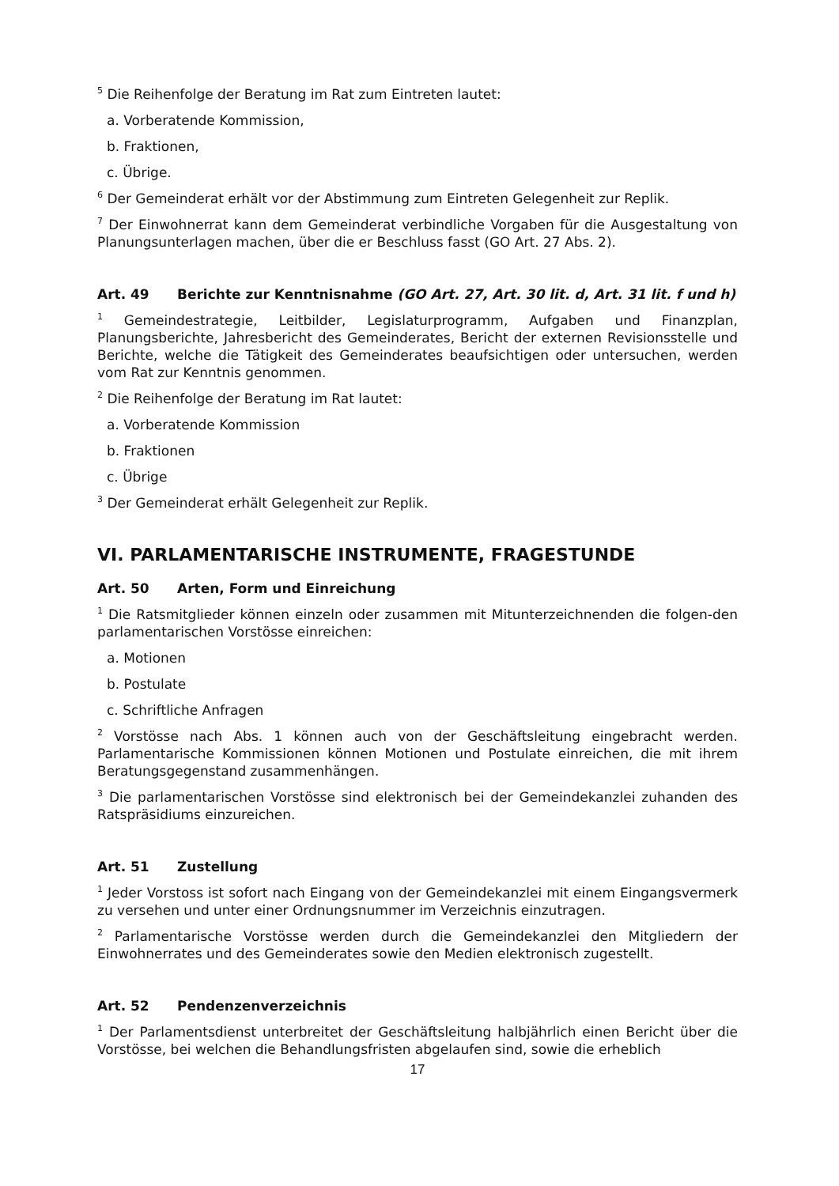<sup>5</sup> Die Reihenfolge der Beratung im Rat zum Eintreten lautet:
a. Vorberatende Kommission,
b. Fraktionen,
c. Übrige.
<sup>6</sup> Der Gemeinderat erhält vor der Abstimmung zum Eintreten Gelegenheit zur Replik.
<sup>7</sup> Der Einwohnerrat kann dem Gemeinderat verbindliche Vorgaben für die Ausgestaltung von Planungsunterlagen machen, über die er Beschluss fasst (GO Art. 27 Abs. 2).
Art. 49 Berichte zur Kenntnisnahme (GO Art. 27, Art. 30 lit. d, Art. 31 lit. f und h)
<sup>1</sup> Gemeindestrategie, Leitbilder, Legislaturprogramm, Aufgaben und Finanzplan, Planungsberichte, Jahresbericht des Gemeinderates, Bericht der externen Revisionsstelle und Berichte, welche die Tätigkeit des Gemeinderates beaufsichtigen oder untersuchen, werden vom Rat zur Kenntnis genommen.
<sup>2</sup> Die Reihenfolge der Beratung im Rat lautet:
a. Vorberatende Kommission
b. Fraktionen
c. Übrige
<sup>3</sup> Der Gemeinderat erhält Gelegenheit zur Replik.
VI. PARLAMENTARISCHE INSTRUMENTE, FRAGESTUNDE
Art. 50 Arten, Form und Einreichung
<sup>1</sup> Die Ratsmitglieder können einzeln oder zusammen mit Mitunterzeichnenden die folgen-den parlamentarischen Vorstösse einreichen:
a. Motionen
b. Postulate
c. Schriftliche Anfragen
<sup>2</sup> Vorstösse nach Abs. 1 können auch von der Geschäftsleitung eingebracht werden. Parlamentarische Kommissionen können Motionen und Postulate einreichen, die mit ihrem Beratungsgegenstand zusammenhängen.
<sup>3</sup> Die parlamentarischen Vorstösse sind elektronisch bei der Gemeindekanzlei zuhanden des Ratspräsidiums einzureichen.
Art. 51 Zustellung
<sup>1</sup> Jeder Vorstoss ist sofort nach Eingang von der Gemeindekanzlei mit einem Eingangsvermerk zu versehen und unter einer Ordnungsnummer im Verzeichnis einzutragen.
<sup>2</sup> Parlamentarische Vorstösse werden durch die Gemeindekanzlei den Mitgliedern der Einwohnerrates und des Gemeinderates sowie den Medien elektronisch zugestellt.
Art. 52 Pendenzenverzeichnis
<sup>1</sup> Der Parlamentsdienst unterbreitet der Geschäftsleitung halbjährlich einen Bericht über die Vorstösse, bei welchen die Behandlungsfristen abgelaufen sind, sowie die erheblich
17